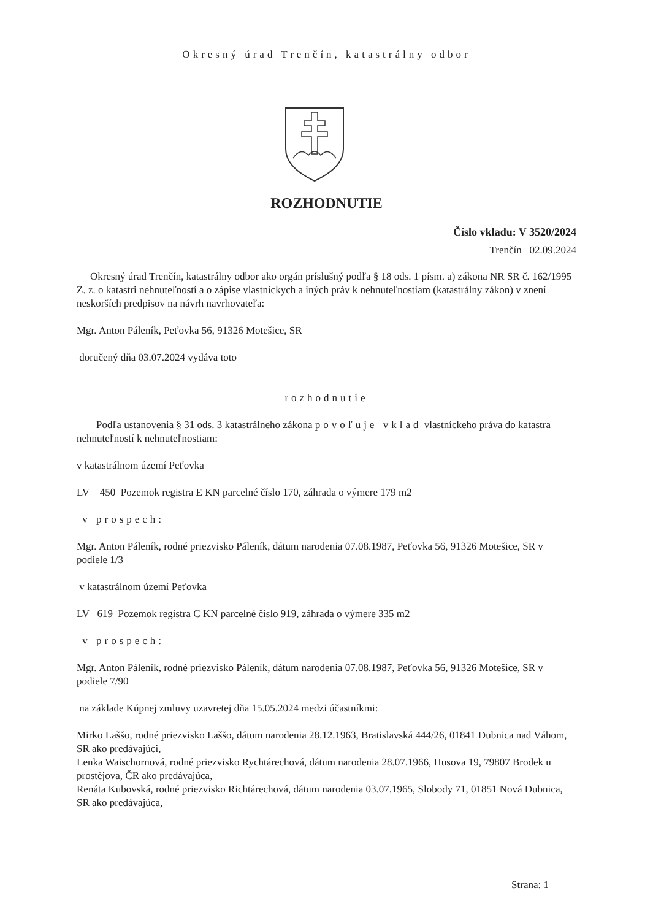Okresný úrad Trenčín, katastrálny odbor
ROZHODNUTIE
Číslo vkladu: V 3520/2024
Trenčín 02.09.2024
Okresný úrad Trenčín, katastrálny odbor ako orgán príslušný podľa § 18 ods. 1 písm. a) zákona NR SR č. 162/1995 Z. z. o katastri nehnuteľností a o zápise vlastníckych a iných práv k nehnuteľnostiam (katastrálny zákon) v znení neskorších predpisov na návrh navrhovateľa:
Mgr. Anton Páleník, Peťovka 56, 91326 Motešice, SR
doručený dňa 03.07.2024 vydáva toto
rozhodnutie
Podľa ustanovenia § 31 ods. 3 katastrálneho zákona povoľuje vklad vlastníckeho práva do katastra nehnuteľností k nehnuteľnostiam:
v katastrálnom území Peťovka
LV 450 Pozemok registra E KN parcelné číslo 170, záhrada o výmere 179 m2
v prospech:
Mgr. Anton Páleník, rodné priezvisko Páleník, dátum narodenia 07.08.1987, Peťovka 56, 91326 Motešice, SR v podiele 1/3
v katastrálnom území Peťovka
LV 619 Pozemok registra C KN parcelné číslo 919, záhrada o výmere 335 m2
v prospech:
Mgr. Anton Páleník, rodné priezvisko Páleník, dátum narodenia 07.08.1987, Peťovka 56, 91326 Motešice, SR v podiele 7/90
na základe Kúpnej zmluvy uzavretej dňa 15.05.2024 medzi účastníkmi:
Mirko Laššo, rodné priezvisko Laššo, dátum narodenia 28.12.1963, Bratislavská 444/26, 01841 Dubnica nad Váhom, SR ako predávajúci,
Lenka Waischornová, rodné priezvisko Rychtárechová, dátum narodenia 28.07.1966, Husova 19, 79807 Brodek u prostějova, ČR ako predávajúca,
Renáta Kubovská, rodné priezvisko Richtárechová, dátum narodenia 03.07.1965, Slobody 71, 01851 Nová Dubnica, SR ako predávajúca,
Strana: 1